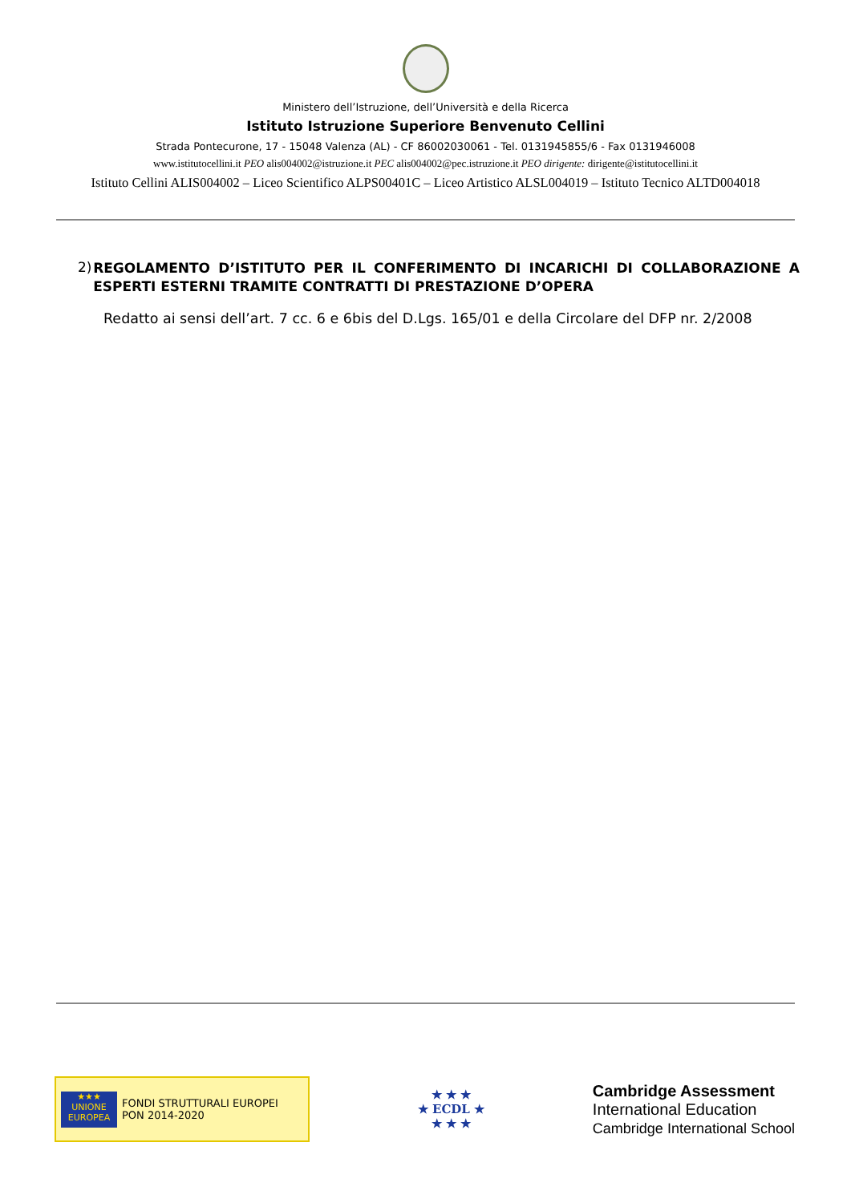Ministero dell’Istruzione, dell’Università e della Ricerca
Istituto Istruzione Superiore Benvenuto Cellini
Strada Pontecurone, 17 - 15048 Valenza (AL) - CF 86002030061 - Tel. 0131945855/6 - Fax 0131946008
www.istitutocellini.it PEO alis004002@istruzione.it PEC alis004002@pec.istruzione.it PEO dirigente: dirigente@istitutocellini.it
Istituto Cellini ALIS004002 – Liceo Scientifico ALPS00401C – Liceo Artistico ALSL004019 – Istituto Tecnico ALTD004018
2)
REGOLAMENTO D’ISTITUTO PER IL CONFERIMENTO DI INCARICHI DI COLLABORAZIONE A ESPERTI ESTERNI TRAMITE CONTRATTI DI PRESTAZIONE D’OPERA
Redatto ai sensi dell’art. 7 cc. 6 e 6bis del D.Lgs. 165/01 e della Circolare del DFP nr. 2/2008
★★★
UNIONE EUROPEA
FONDI STRUTTURALI EUROPEI
PON 2014-2020
★ ★ ★
★ ECDL ★
★ ★ ★
Cambridge Assessment
International Education
Cambridge International School